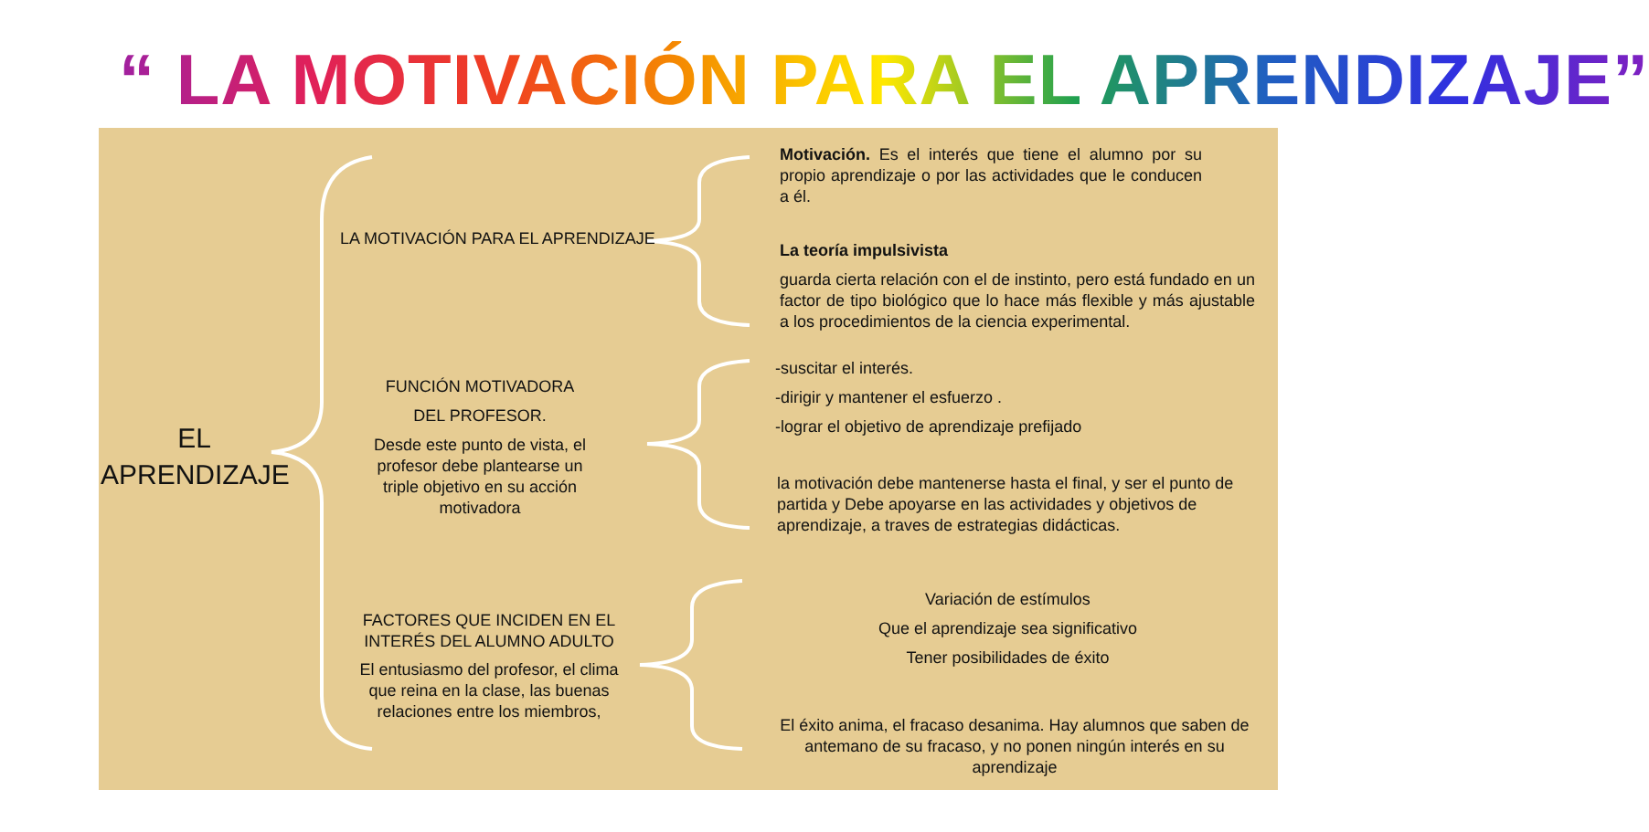“ LA MOTIVACIÓN PARA EL APRENDIZAJE”
EL
APRENDIZAJE
LA MOTIVACIÓN PARA EL APRENDIZAJE
FUNCIÓN MOTIVADORA
DEL PROFESOR.
Desde este punto de vista, el profesor debe plantearse un triple objetivo en su acción motivadora
FACTORES QUE INCIDEN EN EL INTERÉS DEL ALUMNO ADULTO
El entusiasmo del profesor, el clima que reina en la clase, las buenas relaciones entre los miembros,
Motivación. Es el interés que tiene el alumno por su propio aprendizaje o por las actividades que le conducen a él.
La teoría impulsivista
guarda cierta relación con el de instinto, pero está fundado en un factor de tipo biológico que lo hace más flexible y más ajustable a los procedimientos de la ciencia experimental.
-suscitar el interés.
-dirigir y mantener el esfuerzo .
-lograr el objetivo de aprendizaje prefijado
la motivación debe mantenerse hasta el final, y ser el punto de partida y Debe apoyarse en las actividades y objetivos de aprendizaje, a traves de estrategias didácticas.
Variación de estímulos
Que el aprendizaje sea significativo
Tener posibilidades de éxito
El éxito anima, el fracaso desanima. Hay alumnos que saben de antemano de su fracaso, y no ponen ningún interés en su aprendizaje